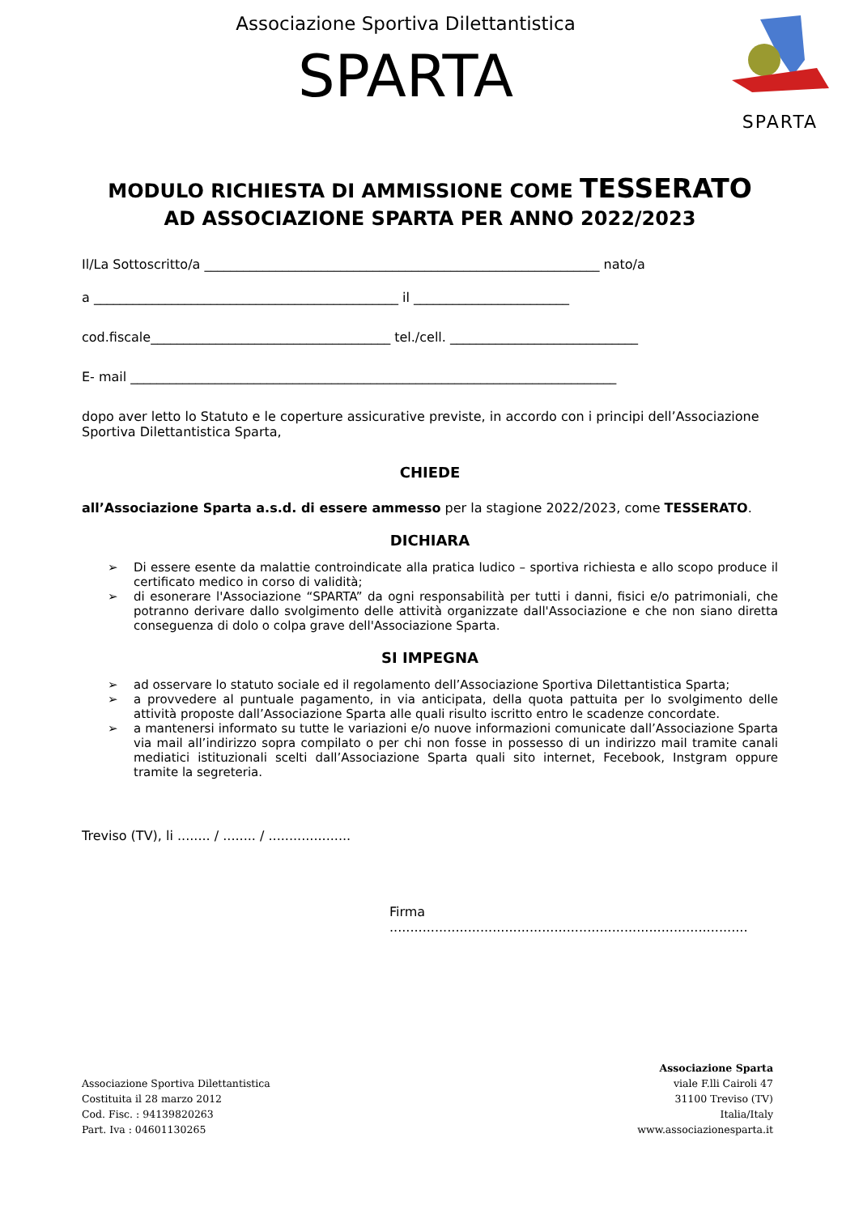Associazione Sportiva Dilettantistica
SPARTA
SPARTA
MODULO RICHIESTA DI AMMISSIONE COME TESSERATO
AD ASSOCIAZIONE SPARTA PER ANNO 2022/2023
Il/La Sottoscritto/a _____________________________________________________________ nato/a
a _______________________________________________ il ________________________
cod.fiscale_____________________________________ tel./cell. _____________________________
E- mail ___________________________________________________________________________
dopo aver letto lo Statuto e le coperture assicurative previste, in accordo con i principi dell’Associazione Sportiva Dilettantistica Sparta,
CHIEDE
all’Associazione Sparta a.s.d. di essere ammesso per la stagione 2022/2023, come TESSERATO.
DICHIARA
➢ Di essere esente da malattie controindicate alla pratica ludico – sportiva richiesta e allo scopo produce il certificato medico in corso di validità;
➢ di esonerare l'Associazione “SPARTA” da ogni responsabilità per tutti i danni, fisici e/o patrimoniali, che potranno derivare dallo svolgimento delle attività organizzate dall'Associazione e che non siano diretta conseguenza di dolo o colpa grave dell'Associazione Sparta.
SI IMPEGNA
➢ ad osservare lo statuto sociale ed il regolamento dell’Associazione Sportiva Dilettantistica Sparta;
➢ a provvedere al puntuale pagamento, in via anticipata, della quota pattuita per lo svolgimento delle attività proposte dall’Associazione Sparta alle quali risulto iscritto entro le scadenze concordate.
➢ a mantenersi informato su tutte le variazioni e/o nuove informazioni comunicate dall’Associazione Sparta via mail all’indirizzo sopra compilato o per chi non fosse in possesso di un indirizzo mail tramite canali mediatici istituzionali scelti dall’Associazione Sparta quali sito internet, Fecebook, Instgram oppure tramite la segreteria.
Treviso (TV), li ........ / ........ / ....................
Firma .......................................................................................
Associazione Sportiva Dilettantistica
Costituita il 28 marzo 2012
Cod. Fisc. : 94139820263
Part. Iva : 04601130265
Associazione Sparta
viale F.lli Cairoli 47
31100 Treviso (TV)
Italia/Italy
www.associazionesparta.it